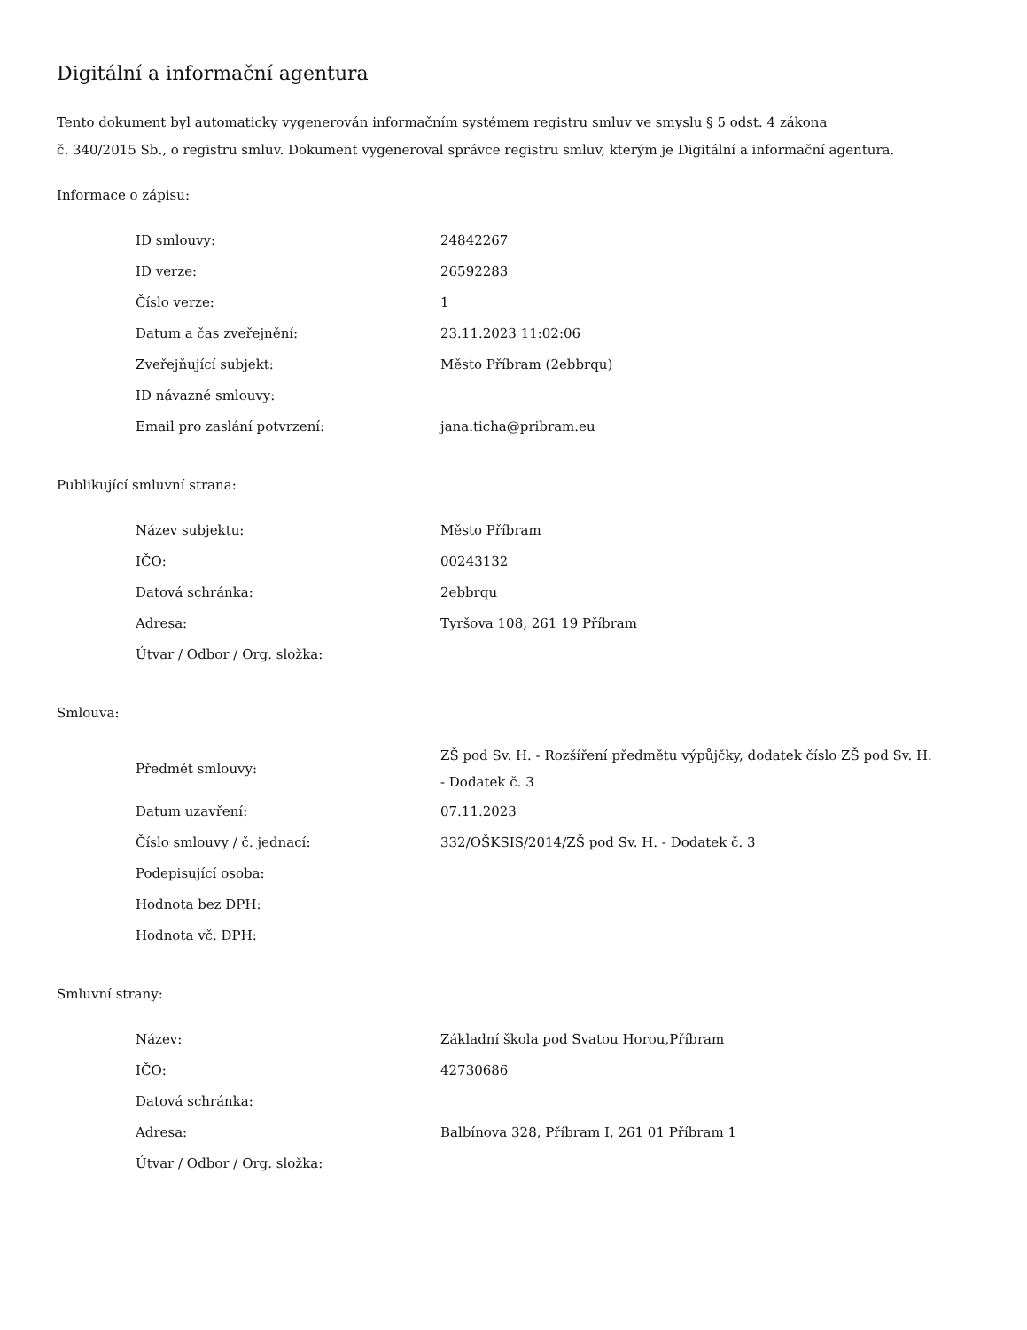Digitální a informační agentura
Tento dokument byl automaticky vygenerován informačním systémem registru smluv ve smyslu § 5 odst. 4 zákona
č. 340/2015 Sb., o registru smluv. Dokument vygeneroval správce registru smluv, kterým je Digitální a informační agentura.
Informace o zápisu:
| ID smlouvy: | 24842267 |
| ID verze: | 26592283 |
| Číslo verze: | 1 |
| Datum a čas zveřejnění: | 23.11.2023 11:02:06 |
| Zveřejňující subjekt: | Město Příbram (2ebbrqu) |
| ID návazné smlouvy: | |
| Email pro zaslání potvrzení: | jana.ticha@pribram.eu |
Publikující smluvní strana:
| Název subjektu: | Město Příbram |
| IČO: | 00243132 |
| Datová schránka: | 2ebbrqu |
| Adresa: | Tyršova 108, 261 19 Příbram |
| Útvar / Odbor / Org. složka: | |
Smlouva:
| Předmět smlouvy: | ZŠ pod Sv. H. - Rozšíření předmětu výpůjčky, dodatek číslo ZŠ pod Sv. H. - Dodatek č. 3 |
| Datum uzavření: | 07.11.2023 |
| Číslo smlouvy / č. jednací: | 332/OŠKSIS/2014/ZŠ pod Sv. H. - Dodatek č. 3 |
| Podepisující osoba: | |
| Hodnota bez DPH: | |
| Hodnota vč. DPH: | |
Smluvní strany:
| Název: | Základní škola pod Svatou Horou,Příbram |
| IČO: | 42730686 |
| Datová schránka: | |
| Adresa: | Balbínova 328, Příbram I, 261 01 Příbram 1 |
| Útvar / Odbor / Org. složka: | |